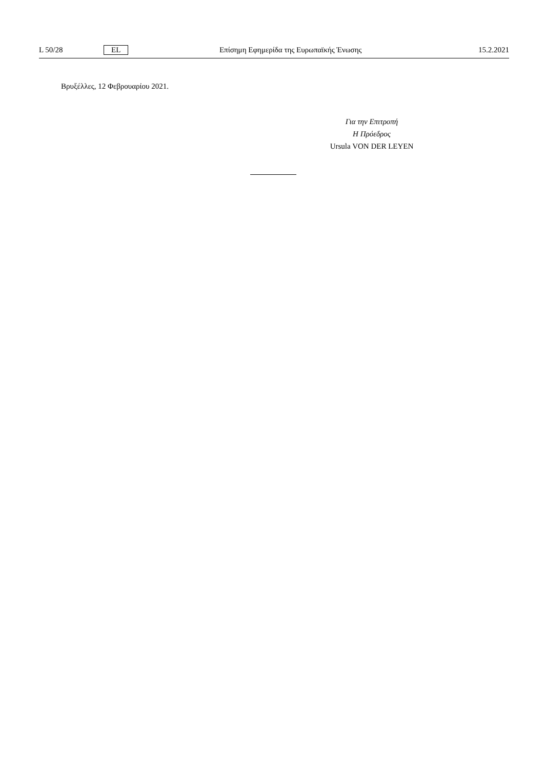L 50/28 EL Επίσημη Εφημερίδα της Ευρωπαϊκής Ένωσης 15.2.2021
Βρυξέλλες, 12 Φεβρουαρίου 2021.
Για την Επιτροπή
Η Πρόεδρος
Ursula VON DER LEYEN